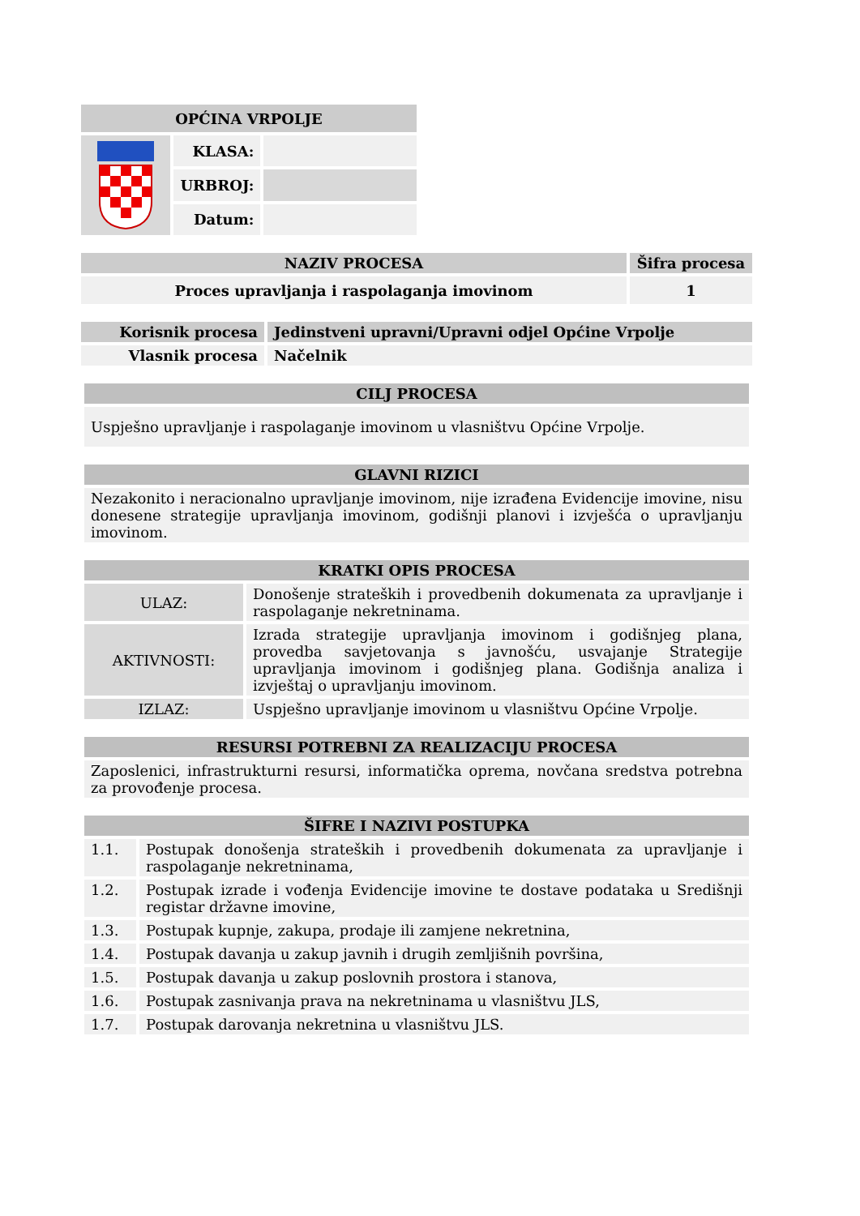| OPĆINA VRPOLJE | | |
| --- | --- | --- |
| | KLASA: | |
| | URBROJ: | |
| | Datum: | |
| NAZIV PROCESA | Šifra procesa |
| --- | --- |
| Proces upravljanja i raspolaganja imovinom | 1 |
| Korisnik procesa | Jedinstveni upravni/Upravni odjel Općine Vrpolje |
| --- | --- |
| Vlasnik procesa | Načelnik |
| CILJ PROCESA |
| --- |
| Uspješno upravljanje i raspolaganje imovinom u vlasništvu Općine Vrpolje. |
| GLAVNI RIZICI |
| --- |
| Nezakonito i neracionalno upravljanje imovinom, nije izrađena Evidencije imovine, nisu donesene strategije upravljanja imovinom, godišnji planovi i izvješća o upravljanju imovinom. |
| KRATKI OPIS PROCESA | |
| --- | --- |
| ULAZ: | Donošenje strateških i provedbenih dokumenata za upravljanje i raspolaganje nekretninama. |
| AKTIVNOSTI: | Izrada strategije upravljanja imovinom i godišnjeg plana, provedba savjetovanja s javnošću, usvajanje Strategije upravljanja imovinom i godišnjeg plana. Godišnja analiza i izvještaj o upravljanju imovinom. |
| IZLAZ: | Uspješno upravljanje imovinom u vlasništvu Općine Vrpolje. |
| RESURSI POTREBNI ZA REALIZACIJU PROCESA |
| --- |
| Zaposlenici, infrastrukturni resursi, informatička oprema, novčana sredstva potrebna za provođenje procesa. |
| ŠIFRE I NAZIVI POSTUPKA | |
| --- | --- |
| 1.1. | Postupak donošenja strateških i provedbenih dokumenata za upravljanje i raspolaganje nekretninama, |
| 1.2. | Postupak izrade i vođenja Evidencije imovine te dostave podataka u Središnji registar državne imovine, |
| 1.3. | Postupak kupnje, zakupa, prodaje ili zamjene nekretnina, |
| 1.4. | Postupak davanja u zakup javnih i drugih zemljišnih površina, |
| 1.5. | Postupak davanja u zakup poslovnih prostora i stanova, |
| 1.6. | Postupak zasnivanja prava na nekretninama u vlasništvu JLS, |
| 1.7. | Postupak darovanja nekretnina u vlasništvu JLS. |